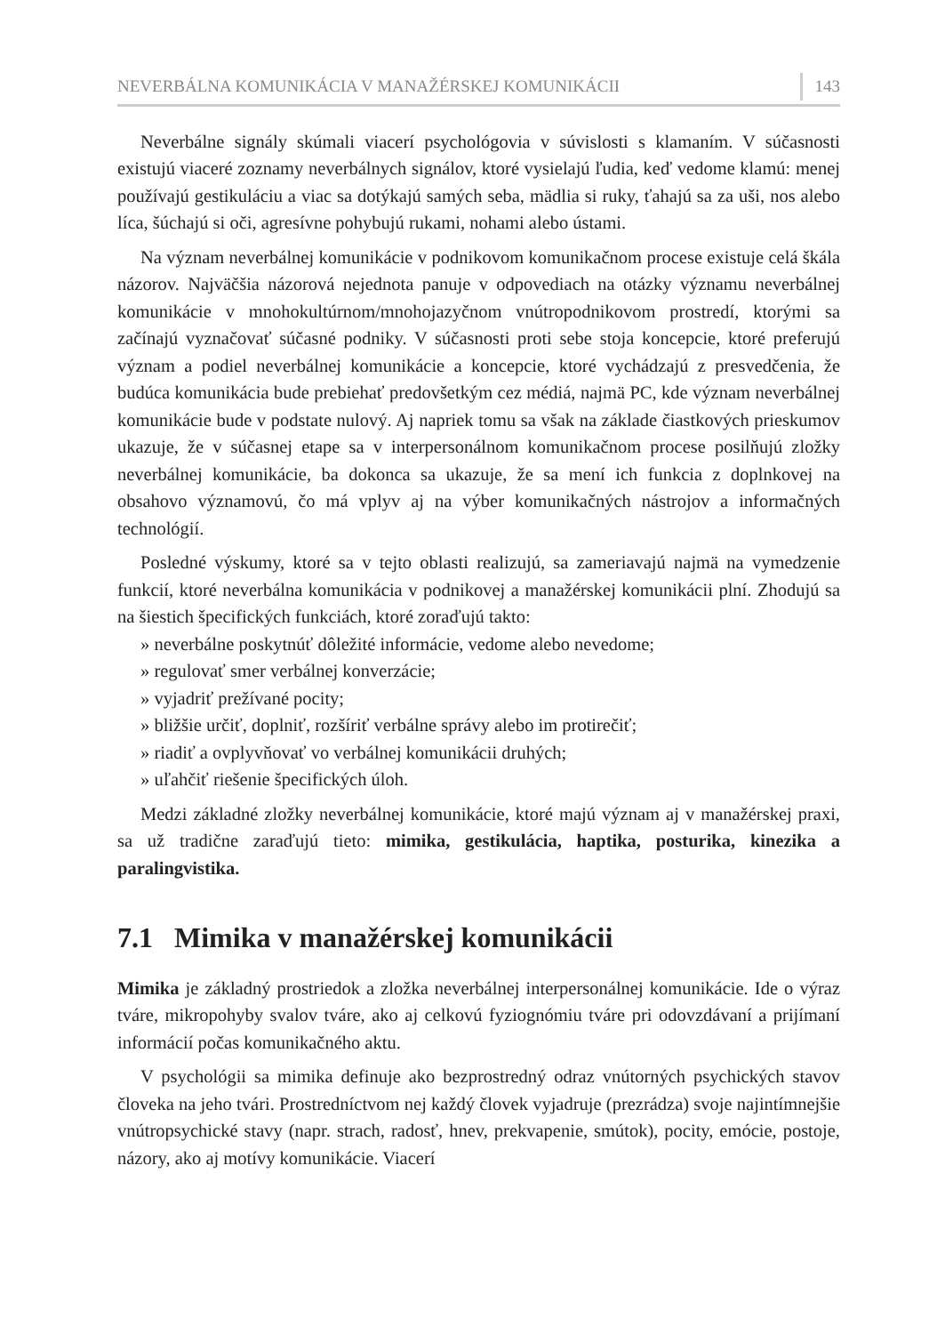NEVERBÁLNA KOMUNIKÁCIA V MANAŽÉRSKEJ KOMUNIKÁCII 143
Neverbálne signály skúmali viacerí psychológovia v súvislosti s klamaním. V súčasnosti existujú viaceré zoznamy neverbálnych signálov, ktoré vysielajú ľudia, keď vedome klamú: menej používajú gestikuláciu a viac sa dotýkajú samých seba, mädlia si ruky, ťahajú sa za uši, nos alebo líca, šúchajú si oči, agresívne pohybujú rukami, nohami alebo ústami.
Na význam neverbálnej komunikácie v podnikovom komunikačnom procese existuje celá škála názorov. Najväčšia názorová nejednota panuje v odpovediach na otázky významu neverbálnej komunikácie v mnohokultúrnom/mnohojazyčnom vnútropodnikovom prostredí, ktorými sa začínajú vyznačovať súčasné podniky. V súčasnosti proti sebe stoja koncepcie, ktoré preferujú význam a podiel neverbálnej komunikácie a koncepcie, ktoré vychádzajú z presvedčenia, že budúca komunikácia bude prebiehať predovšetkým cez médiá, najmä PC, kde význam neverbálnej komunikácie bude v podstate nulový. Aj napriek tomu sa však na základe čiastkových prieskumov ukazuje, že v súčasnej etape sa v interpersonálnom komunikačnom procese posilňujú zložky neverbálnej komunikácie, ba dokonca sa ukazuje, že sa mení ich funkcia z doplnkovej na obsahovo významovú, čo má vplyv aj na výber komunikačných nástrojov a informačných technológií.
Posledné výskumy, ktoré sa v tejto oblasti realizujú, sa zameriavajú najmä na vymedzenie funkcií, ktoré neverbálna komunikácia v podnikovej a manažérskej komunikácii plní. Zhodujú sa na šiestich špecifických funkciách, ktoré zoraďujú takto:
» neverbálne poskytnúť dôležité informácie, vedome alebo nevedome;
» regulovať smer verbálnej konverzácie;
» vyjadriť prežívané pocity;
» bližšie určiť, doplniť, rozšíriť verbálne správy alebo im protirečiť;
» riadiť a ovplyvňovať vo verbálnej komunikácii druhých;
» uľahčiť riešenie špecifických úloh.
Medzi základné zložky neverbálnej komunikácie, ktoré majú význam aj v manažérskej praxi, sa už tradične zaraďujú tieto: mimika, gestikulácia, haptika, posturika, kinezika a paralingvistika.
7.1 Mimika v manažérskej komunikácii
Mimika je základný prostriedok a zložka neverbálnej interpersonálnej komunikácie. Ide o výraz tváre, mikropohyby svalov tváre, ako aj celkovú fyziognómiu tváre pri odovzdávaní a prijímaní informácií počas komunikačného aktu.
V psychológii sa mimika definuje ako bezprostredný odraz vnútorných psychických stavov človeka na jeho tvári. Prostredníctvom nej každý človek vyjadruje (prezrádza) svoje najintímnejšie vnútropsychické stavy (napr. strach, radosť, hnev, prekvapenie, smútok), pocity, emócie, postoje, názory, ako aj motívy komunikácie. Viacerí